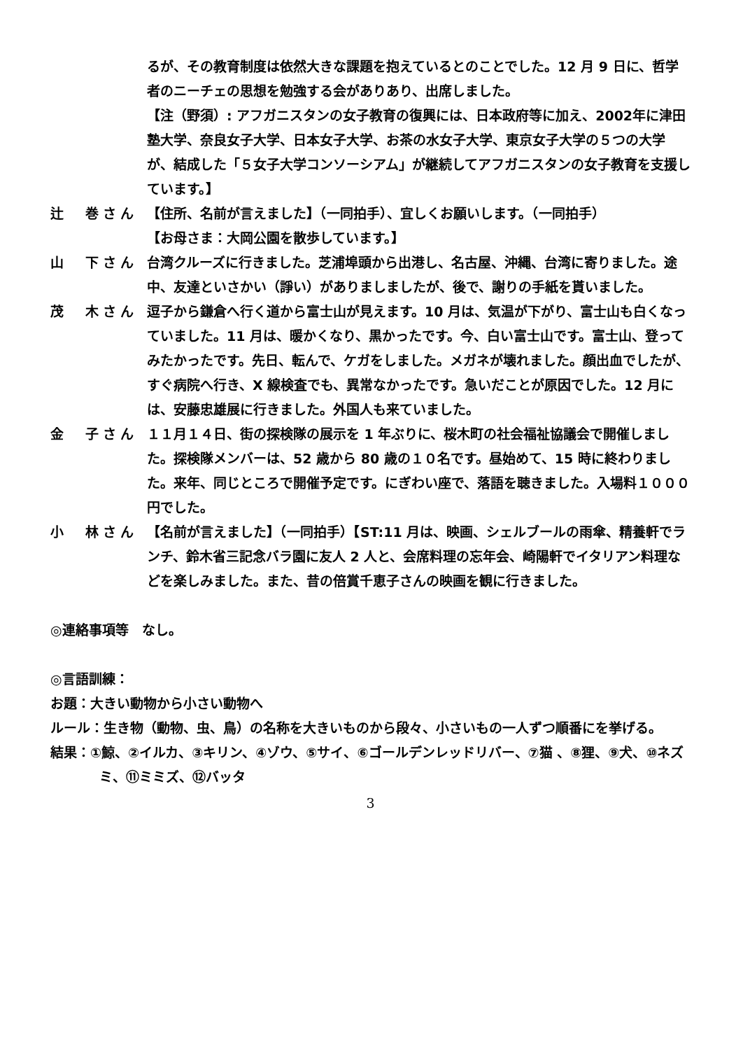るが、その教育制度は依然大きな課題を抱えているとのことでした。12 月 9 日に、哲学者のニーチェの思想を勉強する会がありあり、出席しました。
【注（野須）: アフガニスタンの女子教育の復興には、日本政府等に加え、2002年に津田塾大学、奈良女子大学、日本女子大学、お茶の水女子大学、東京女子大学の５つの大学が、結成した「５女子大学コンソーシアム」が継続してアフガニスタンの女子教育を支援しています。】
辻　巻さん 【住所、名前が言えました】（一同拍手）、宜しくお願いします。（一同拍手）
【お母さま：大岡公園を散歩しています。】
山　下さん 台湾クルーズに行きました。芝浦埠頭から出港し、名古屋、沖縄、台湾に寄りました。途中、友達といさかい（諍い）がありましましたが、後で、謝りの手紙を貰いました。
茂　木さん 逗子から鎌倉へ行く道から富士山が見えます。10 月は、気温が下がり、富士山も白くなっていました。11 月は、暖かくなり、黒かったです。今、白い富士山です。富士山、登ってみたかったです。先日、転んで、ケガをしました。メガネが壊れました。顔出血でしたが、すぐ病院へ行き、X 線検査でも、異常なかったです。急いだことが原因でした。12 月には、安藤忠雄展に行きました。外国人も来ていました。
金　子さん １１月１４日、街の探検隊の展示を 1 年ぶりに、桜木町の社会福祉協議会で開催しました。探検隊メンバーは、52 歳から 80 歳の１０名です。昼始めて、15 時に終わりました。来年、同じところで開催予定です。にぎわい座で、落語を聴きました。入場料１０００円でした。
小　林さん 【名前が言えました】（一同拍手）【ST:11 月は、映画、シェルブールの雨傘、精養軒でランチ、鈴木省三記念バラ園に友人 2 人と、会席料理の忘年会、崎陽軒でイタリアン料理などを楽しみました。また、昔の倍賞千恵子さんの映画を観に行きました。
◎連絡事項等　なし。
◎言語訓練：
お題：大きい動物から小さい動物へ
ルール：生き物（動物、虫、鳥）の名称を大きいものから段々、小さいもの一人ずつ順番にを挙げる。
結果：①鯨、②イルカ、③キリン、④ゾウ、⑤サイ、⑥ゴールデンレッドリバー、⑦猫 、⑧狸、⑨犬、⑩ネズミ、⑪ミミズ、⑫バッタ
3